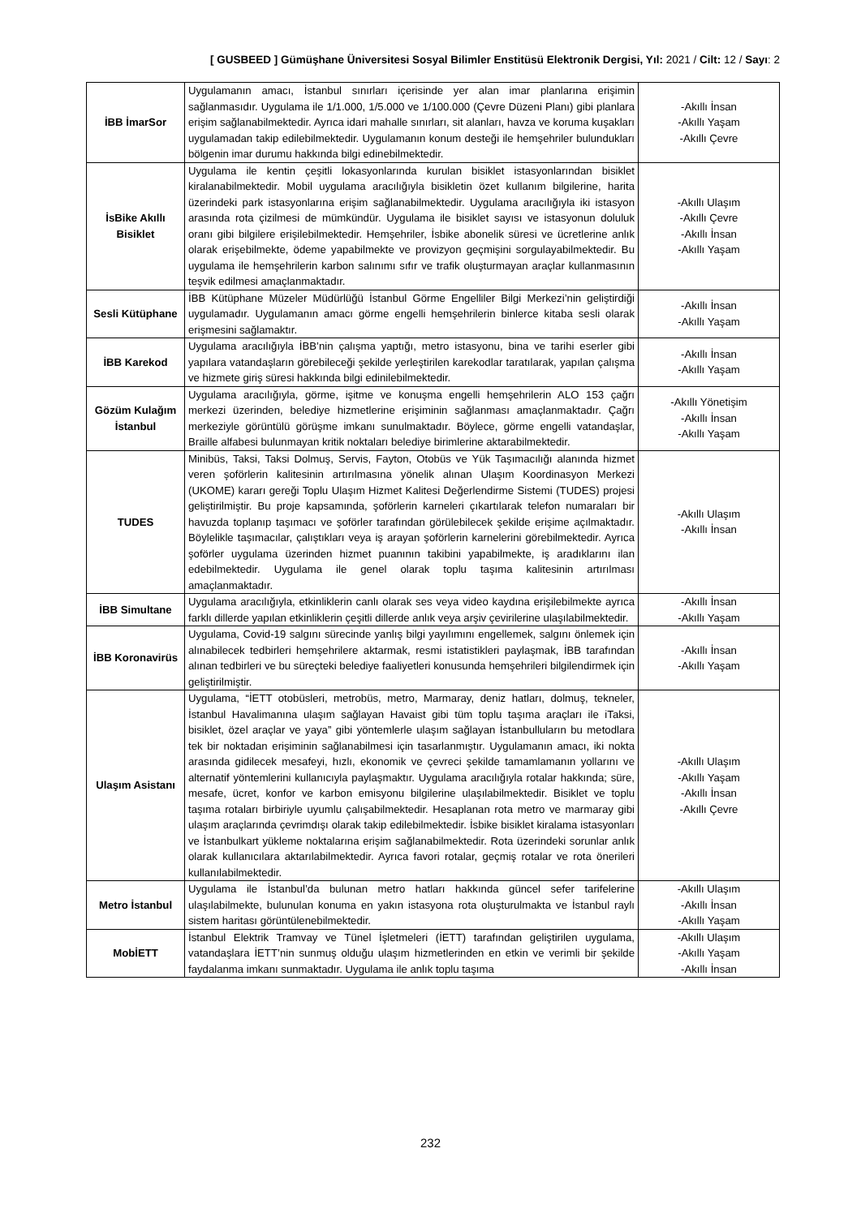[ GUSBEED ] Gümüşhane Üniversitesi Sosyal Bilimler Enstitüsü Elektronik Dergisi, Yıl: 2021 / Cilt: 12 / Sayı: 2
| İBB İmarSor | Uygulamanın amacı, İstanbul sınırları içerisinde yer alan imar planlarına erişimin sağlanmasıdır. Uygulama ile 1/1.000, 1/5.000 ve 1/100.000 (Çevre Düzeni Planı) gibi planlara erişim sağlanabilmektedir. Ayrıca idari mahalle sınırları, sit alanları, havza ve koruma kuşakları uygulamadan takip edilebilmektedir. Uygulamanın konum desteği ile hemşehriler bulundukları bölgenin imar durumu hakkında bilgi edinebilmektedir. | -Akıllı İnsan -Akıllı Yaşam -Akıllı Çevre |
| İsBike Akıllı Bisiklet | Uygulama ile kentin çeşitli lokasyonlarında kurulan bisiklet istasyonlarından bisiklet kiralanabilmektedir. Mobil uygulama aracılığıyla bisikletin özet kullanım bilgilerine, harita üzerindeki park istasyonlarına erişim sağlanabilmektedir. Uygulama aracılığıyla iki istasyon arasında rota çizilmesi de mümkündür. Uygulama ile bisiklet sayısı ve istasyonun doluluk oranı gibi bilgilere erişilebilmektedir. Hemşehriler, İsbike abonelik süresi ve ücretlerine anlık olarak erişebilmekte, ödeme yapabilmekte ve provizyon geçmişini sorgulayabilmektedir. Bu uygulama ile hemşehrilerin karbon salınımı sıfır ve trafik oluşturmayan araçlar kullanmasının teşvik edilmesi amaçlanmaktadır. | -Akıllı Ulaşım -Akıllı Çevre -Akıllı İnsan -Akıllı Yaşam |
| Sesli Kütüphane | İBB Kütüphane Müzeler Müdürlüğü İstanbul Görme Engelliler Bilgi Merkezi’nin geliştirdiği uygulamadır. Uygulamanın amacı görme engelli hemşehrilerin binlerce kitaba sesli olarak erişmesini sağlamaktır. | -Akıllı İnsan -Akıllı Yaşam |
| İBB Karekod | Uygulama aracılığıyla İBB’nin çalışma yaptığı, metro istasyonu, bina ve tarihi eserler gibi yapılara vatandaşların görebileceği şekilde yerleştirilen karekodlar taratılarak, yapılan çalışma ve hizmete giriş süresi hakkında bilgi edinilebilmektedir. | -Akıllı İnsan -Akıllı Yaşam |
| Gözüm Kulağım İstanbul | Uygulama aracılığıyla, görme, işitme ve konuşma engelli hemşehrilerin ALO 153 çağrı merkezi üzerinden, belediye hizmetlerine erişiminin sağlanması amaçlanmaktadır. Çağrı merkeziyle görüntülü görüşme imkanı sunulmaktadır. Böylece, görme engelli vatandaşlar, Braille alfabesi bulunmayan kritik noktaları belediye birimlerine aktarabilmektedir. | -Akıllı Yönetişim -Akıllı İnsan -Akıllı Yaşam |
| TUDES | Minibüs, Taksi, Taksi Dolmuş, Servis, Fayton, Otobüs ve Yük Taşımacılığı alanında hizmet veren şoförlerin kalitesinin artırılmasına yönelik alınan Ulaşım Koordinasyon Merkezi (UKOME) kararı gereği Toplu Ulaşım Hizmet Kalitesi Değerlendirme Sistemi (TUDES) projesi geliştirilmiştir. Bu proje kapsamında, şoförlerin karneleri çıkartılarak telefon numaraları bir havuzda toplanıp taşımacı ve şoförler tarafından görülebilecek şekilde erişime açılmaktadır. Böylelikle taşımacılar, çalıştıkları veya iş arayan şoförlerin karnelerini görebilmektedir. Ayrıca şoförler uygulama üzerinden hizmet puanının takibini yapabilmekte, iş aradıklarını ilan edebilmektedir. Uygulama ile genel olarak toplu taşıma kalitesinin artırılması amaçlanmaktadır. | -Akıllı Ulaşım -Akıllı İnsan |
| İBB Simultane | Uygulama aracılığıyla, etkinliklerin canlı olarak ses veya video kaydına erişilebilmekte ayrıca farklı dillerde yapılan etkinliklerin çeşitli dillerde anlık veya arşiv çevirilerine ulaşılabilmektedir. | -Akıllı İnsan -Akıllı Yaşam |
| İBB Koronavirüs | Uygulama, Covid-19 salgını sürecinde yanlış bilgi yayılımını engellemek, salgını önlemek için alınabilecek tedbirleri hemşehrilere aktarmak, resmi istatistikleri paylaşmak, İBB tarafından alınan tedbirleri ve bu süreçteki belediye faaliyetleri konusunda hemşehrileri bilgilendirmek için geliştirilmiştir. | -Akıllı İnsan -Akıllı Yaşam |
| Ulaşım Asistanı | Uygulama, “İETT otobüsleri, metrobüs, metro, Marmaray, deniz hatları, dolmuş, tekneler, İstanbul Havalimanına ulaşım sağlayan Havaist gibi tüm toplu taşıma araçları ile iTaksi, bisiklet, özel araçlar ve yaya” gibi yöntemlerle ulaşım sağlayan İstanbulluların bu metodlara tek bir noktadan erişiminin sağlanabilmesi için tasarlanmıştır. Uygulamanın amacı, iki nokta arasında gidilecek mesafeyi, hızlı, ekonomik ve çevreci şekilde tamamlamanın yollarını ve alternatif yöntemlerini kullanıcıyla paylaşmaktır. Uygulama aracılığıyla rotalar hakkında; süre, mesafe, ücret, konfor ve karbon emisyonu bilgilerine ulaşılabilmektedir. Bisiklet ve toplu taşıma rotaları birbiriyle uyumlu çalışabilmektedir. Hesaplanan rota metro ve marmaray gibi ulaşım araçlarında çevrimdışı olarak takip edilebilmektedir. İsbike bisiklet kiralama istasyonları ve İstanbulkart yükleme noktalarına erişim sağlanabilmektedir. Rota üzerindeki sorunlar anlık olarak kullanıcılara aktarılabilmektedir. Ayrıca favori rotalar, geçmiş rotalar ve rota önerileri kullanılabilmektedir. | -Akıllı Ulaşım -Akıllı Yaşam -Akıllı İnsan -Akıllı Çevre |
| Metro İstanbul | Uygulama ile İstanbul’da bulunan metro hatları hakkında güncel sefer tarifelerine ulaşılabilmekte, bulunulan konuma en yakın istasyona rota oluşturulmakta ve İstanbul raylı sistem haritası görüntülenebilmektedir. | -Akıllı Ulaşım -Akıllı İnsan -Akıllı Yaşam |
| MobİETT | İstanbul Elektrik Tramvay ve Tünel İşletmeleri (İETT) tarafından geliştirilen uygulama, vatandaşlara İETT’nin sunmuş olduğu ulaşım hizmetlerinden en etkin ve verimli bir şekilde faydalanma imkanı sunmaktadır. Uygulama ile anlık toplu taşıma | -Akıllı Ulaşım -Akıllı Yaşam -Akıllı İnsan |
232